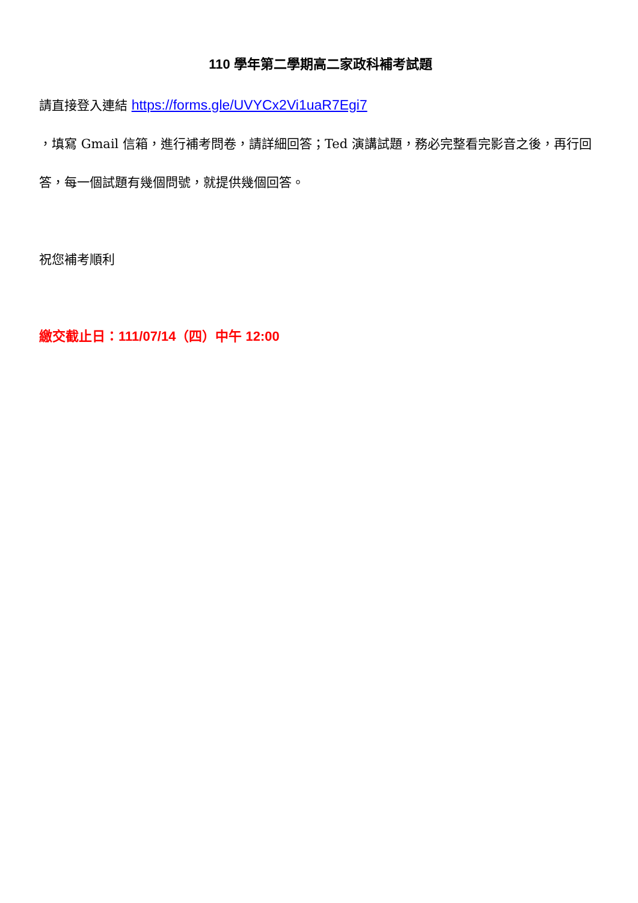110 學年第二學期高二家政科補考試題
請直接登入連結 https://forms.gle/UVYCx2Vi1uaR7Egi7
，填寫 Gmail 信箱，進行補考問卷，請詳細回答；Ted 演講試題，務必完整看完影音之後，再行回答，每一個試題有幾個問號，就提供幾個回答。
祝您補考順利
繳交截止日：111/07/14（四）中午 12:00